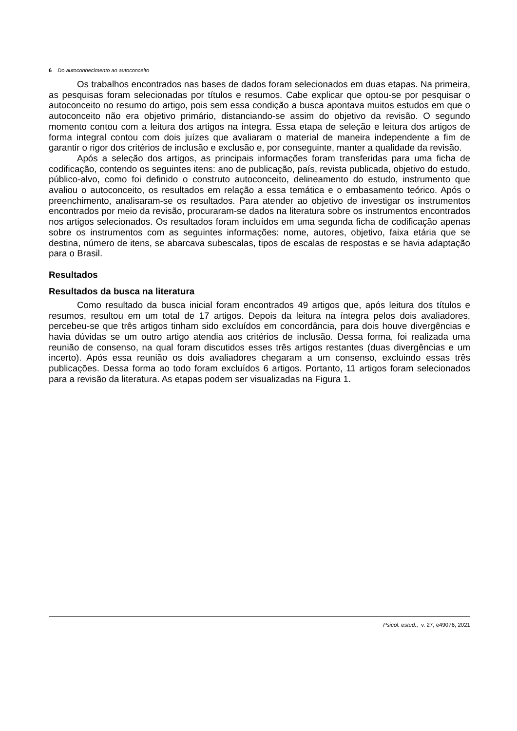6 Do autoconhecimento ao autoconceito
Os trabalhos encontrados nas bases de dados foram selecionados em duas etapas. Na primeira, as pesquisas foram selecionadas por títulos e resumos. Cabe explicar que optou-se por pesquisar o autoconceito no resumo do artigo, pois sem essa condição a busca apontava muitos estudos em que o autoconceito não era objetivo primário, distanciando-se assim do objetivo da revisão. O segundo momento contou com a leitura dos artigos na íntegra. Essa etapa de seleção e leitura dos artigos de forma integral contou com dois juízes que avaliaram o material de maneira independente a fim de garantir o rigor dos critérios de inclusão e exclusão e, por conseguinte, manter a qualidade da revisão.
Após a seleção dos artigos, as principais informações foram transferidas para uma ficha de codificação, contendo os seguintes itens: ano de publicação, país, revista publicada, objetivo do estudo, público-alvo, como foi definido o construto autoconceito, delineamento do estudo, instrumento que avaliou o autoconceito, os resultados em relação a essa temática e o embasamento teórico. Após o preenchimento, analisaram-se os resultados. Para atender ao objetivo de investigar os instrumentos encontrados por meio da revisão, procuraram-se dados na literatura sobre os instrumentos encontrados nos artigos selecionados. Os resultados foram incluídos em uma segunda ficha de codificação apenas sobre os instrumentos com as seguintes informações: nome, autores, objetivo, faixa etária que se destina, número de itens, se abarcava subescalas, tipos de escalas de respostas e se havia adaptação para o Brasil.
Resultados
Resultados da busca na literatura
Como resultado da busca inicial foram encontrados 49 artigos que, após leitura dos títulos e resumos, resultou em um total de 17 artigos. Depois da leitura na íntegra pelos dois avaliadores, percebeu-se que três artigos tinham sido excluídos em concordância, para dois houve divergências e havia dúvidas se um outro artigo atendia aos critérios de inclusão. Dessa forma, foi realizada uma reunião de consenso, na qual foram discutidos esses três artigos restantes (duas divergências e um incerto). Após essa reunião os dois avaliadores chegaram a um consenso, excluindo essas três publicações. Dessa forma ao todo foram excluídos 6 artigos. Portanto, 11 artigos foram selecionados para a revisão da literatura. As etapas podem ser visualizadas na Figura 1.
Psicol. estud., v. 27, e49076, 2021